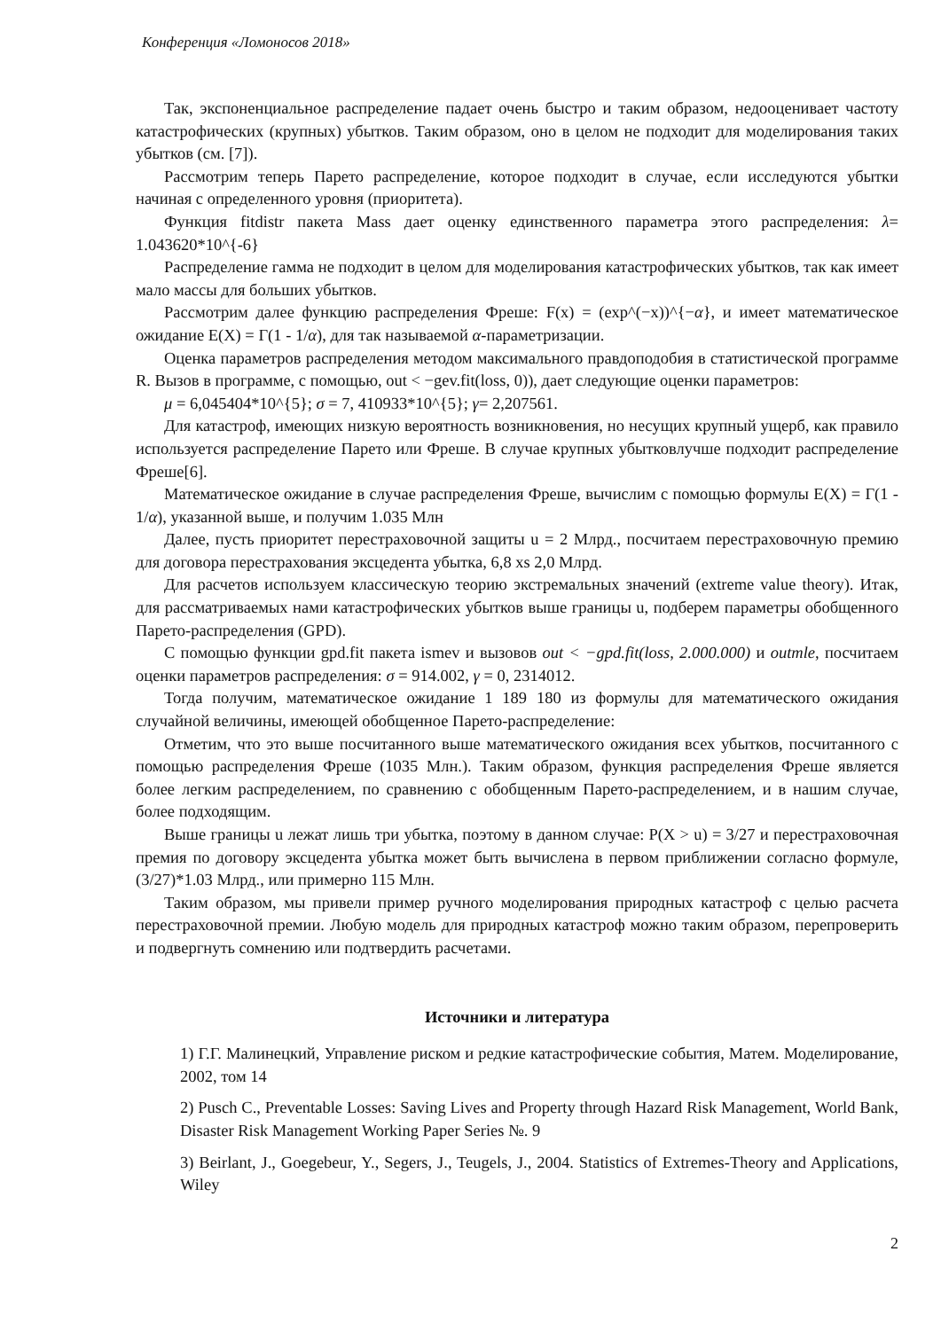Конференция «Ломоносов 2018»
Так, экспоненциальное распределение падает очень быстро и таким образом, недооценивает частоту катастрофических (крупных) убытков. Таким образом, оно в целом не подходит для моделирования таких убытков (см. [7]).
Рассмотрим теперь Парето распределение, которое подходит в случае, если исследуются убытки начиная с определенного уровня (приоритета).
Функция fitdistr пакета Mass дает оценку единственного параметра этого распределения: λ= 1.043620*10^{-6}
Распределение гамма не подходит в целом для моделирования катастрофических убытков, так как имеет мало массы для больших убытков.
Рассмотрим далее функцию распределения Фреше: F(x) = (exp^(−x))^{−α}, и имеет математическое ожидание E(X) = Γ(1 - 1/α), для так называемой α-параметризации.
Оценка параметров распределения методом максимального правдоподобия в статистической программе R. Вызов в программе, с помощью, out < −gev.fit(loss, 0)), дает следующие оценки параметров:
μ = 6,045404*10^{5}; σ = 7, 410933*10^{5}; γ= 2,207561.
Для катастроф, имеющих низкую вероятность возникновения, но несущих крупный ущерб, как правило используется распределение Парето или Фреше. В случае крупных убытковлучше подходит распределение Фреше[6].
Математическое ожидание в случае распределения Фреше, вычислим с помощью формулы E(X) = Γ(1 - 1/α), указанной выше, и получим 1.035 Млн
Далее, пусть приоритет перестраховочной защиты u = 2 Млрд., посчитаем перестраховочную премию для договора перестрахования эксцедента убытка, 6,8 xs 2,0 Млрд.
Для расчетов используем классическую теорию экстремальных значений (extreme value theory). Итак, для рассматриваемых нами катастрофических убытков выше границы u, подберем параметры обобщенного Парето-распределения (GPD).
С помощью функции gpd.fit пакета ismev и вызовов out < −gpd.fit(loss, 2.000.000) и outmle, посчитаем оценки параметров распределения: σ = 914.002, γ = 0, 2314012.
Тогда получим, математическое ожидание 1 189 180 из формулы для математического ожидания случайной величины, имеющей обобщенное Парето-распределение:
Отметим, что это выше посчитанного выше математического ожидания всех убытков, посчитанного с помощью распределения Фреше (1035 Млн.). Таким образом, функция распределения Фреше является более легким распределением, по сравнению с обобщенным Парето-распределением, и в нашим случае, более подходящим.
Выше границы u лежат лишь три убытка, поэтому в данном случае: P(X > u) = 3/27 и перестраховочная премия по договору эксцедента убытка может быть вычислена в первом приближении согласно формуле, (3/27)*1.03 Млрд., или примерно 115 Млн.
Таким образом, мы привели пример ручного моделирования природных катастроф с целью расчета перестраховочной премии. Любую модель для природных катастроф можно таким образом, перепроверить и подвергнуть сомнению или подтвердить расчетами.
Источники и литература
1) Г.Г. Малинецкий, Управление риском и редкие катастрофические события, Матем. Моделирование, 2002, том 14
2) Pusch C., Preventable Losses: Saving Lives and Property through Hazard Risk Management, World Bank, Disaster Risk Management Working Paper Series №. 9
3) Beirlant, J., Goegebeur, Y., Segers, J., Teugels, J., 2004. Statistics of Extremes-Theory and Applications, Wiley
2